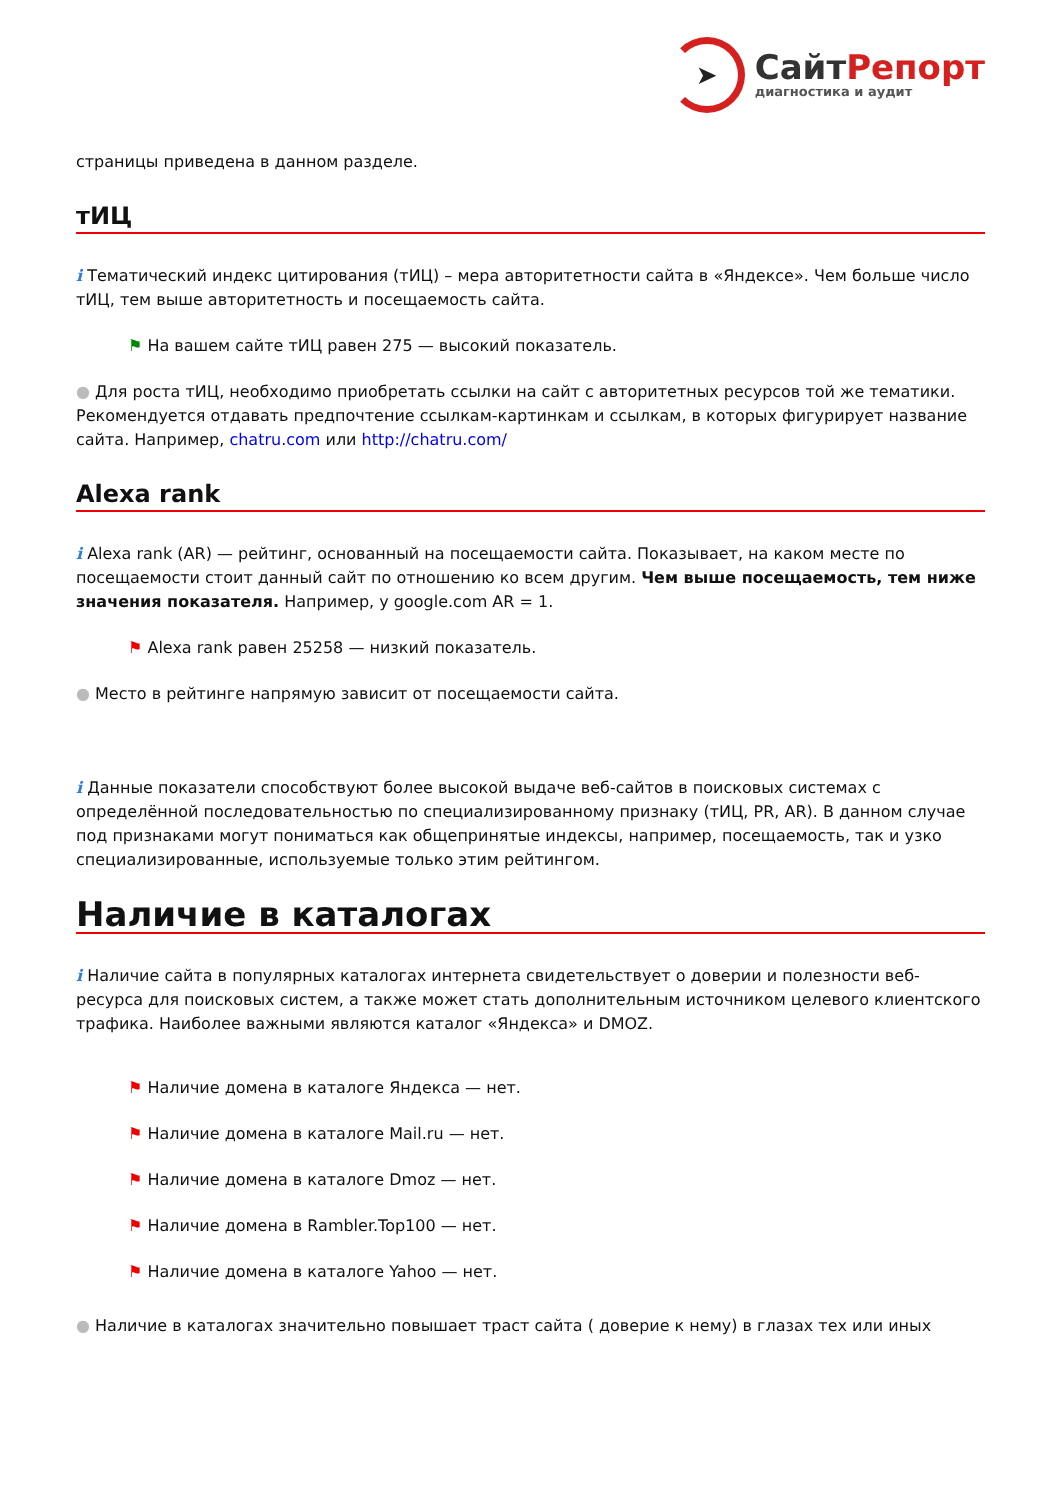➤
СайтРепорт
диагностика и аудит
страницы приведена в данном разделе.
тИЦ
i Тематический индекс цитирования (тИЦ) – мера авторитетности сайта в «Яндексе». Чем больше число тИЦ, тем выше авторитетность и посещаемость сайта.
⚑ На вашем сайте тИЦ равен 275 — высокий показатель.
● Для роста тИЦ, необходимо приобретать ссылки на сайт с авторитетных ресурсов той же тематики. Рекомендуется отдавать предпочтение ссылкам-картинкам и ссылкам, в которых фигурирует название сайта. Например, chatru.com или http://chatru.com/
Alexa rank
i Alexa rank (AR) — рейтинг, основанный на посещаемости сайта. Показывает, на каком месте по посещаемости стоит данный сайт по отношению ко всем другим. Чем выше посещаемость, тем ниже значения показателя. Например, у google.com AR = 1.
⚑ Alexa rank равен 25258 — низкий показатель.
● Место в рейтинге напрямую зависит от посещаемости сайта.
i Данные показатели способствуют более высокой выдаче веб-сайтов в поисковых системах с определённой последовательностью по специализированному признаку (тИЦ, PR, AR). В данном случае под признаками могут пониматься как общепринятые индексы, например, посещаемость, так и узко специализированные, используемые только этим рейтингом.
Наличие в каталогах
i Наличие сайта в популярных каталогах интернета свидетельствует о доверии и полезности веб-ресурса для поисковых систем, а также может стать дополнительным источником целевого клиентского трафика. Наиболее важными являются каталог «Яндекса» и DMOZ.
⚑ Наличие домена в каталоге Яндекса — нет.
⚑ Наличие домена в каталоге Mail.ru — нет.
⚑ Наличие домена в каталоге Dmoz — нет.
⚑ Наличие домена в Rambler.Top100 — нет.
⚑ Наличие домена в каталоге Yahoo — нет.
● Наличие в каталогах значительно повышает траст сайта ( доверие к нему) в глазах тех или иных